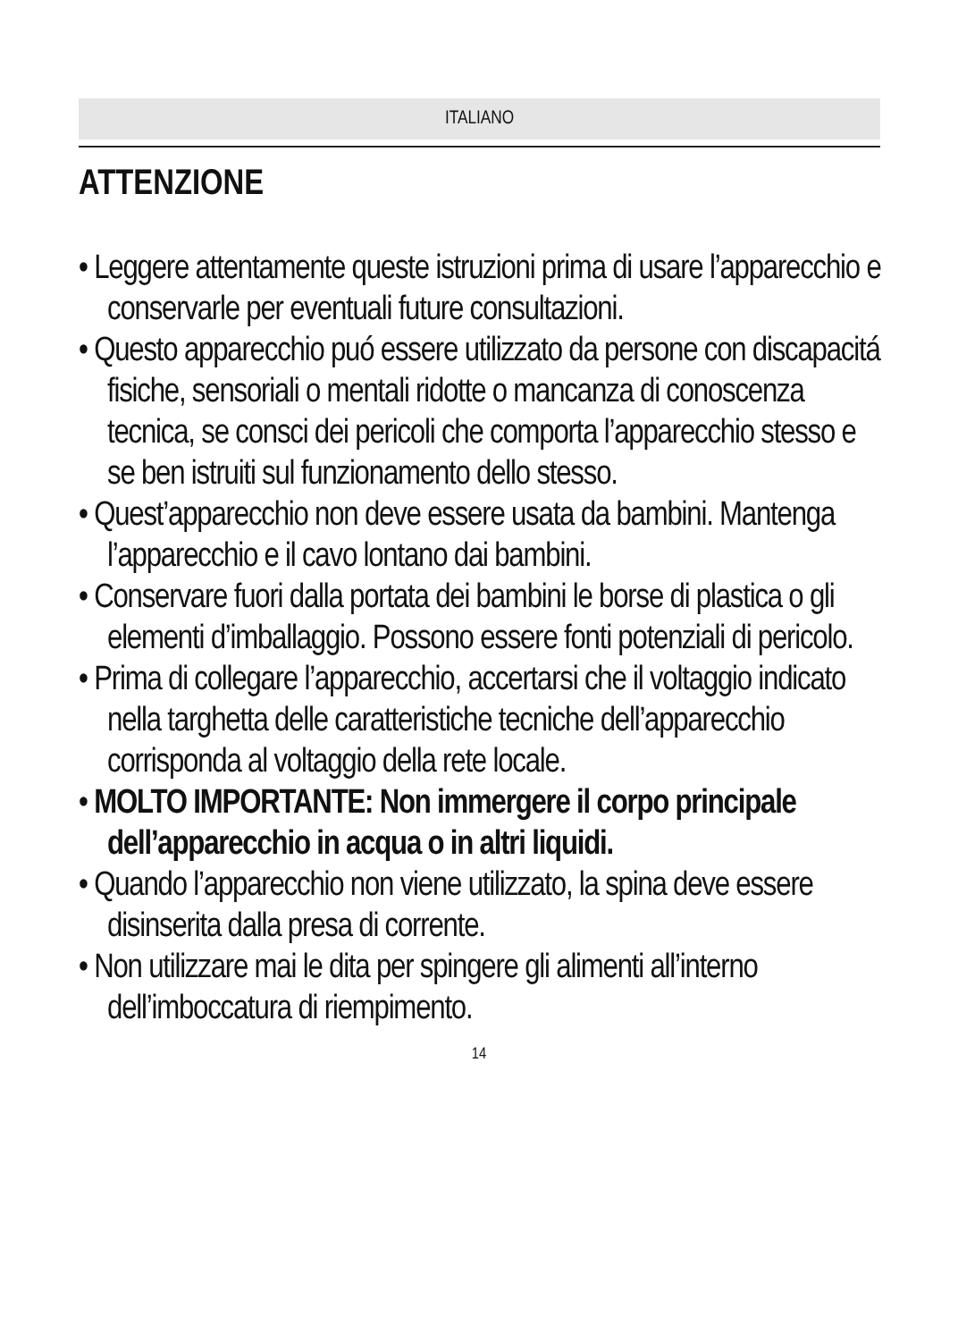ITALIANO
ATTENZIONE
• Leggere attentamente queste istruzioni prima di usare l’apparecchio e conservarle per eventuali future consultazioni.
• Questo apparecchio puó essere utilizzato da persone con discapacitá fisiche, sensoriali o mentali ridotte o mancanza di conoscenza tecnica, se consci dei pericoli che comporta l’apparecchio stesso e se ben istruiti sul funzionamento dello stesso.
• Quest’apparecchio non deve essere usata da bambini. Mantenga l’apparecchio e il cavo lontano dai bambini.
• Conservare fuori dalla portata dei bambini le borse di plastica o gli elementi d’imballaggio. Possono essere fonti potenziali di pericolo.
• Prima di collegare l’apparecchio, accertarsi che il voltaggio indicato nella targhetta delle caratteristiche tecniche dell’apparecchio corrisponda al voltaggio della rete locale.
• MOLTO IMPORTANTE: Non immergere il corpo principale dell’apparecchio in acqua o in altri liquidi.
• Quando l’apparecchio non viene utilizzato, la spina deve essere disinserita dalla presa di corrente.
• Non utilizzare mai le dita per spingere gli alimenti all’interno dell’imboccatura di riempimento.
14